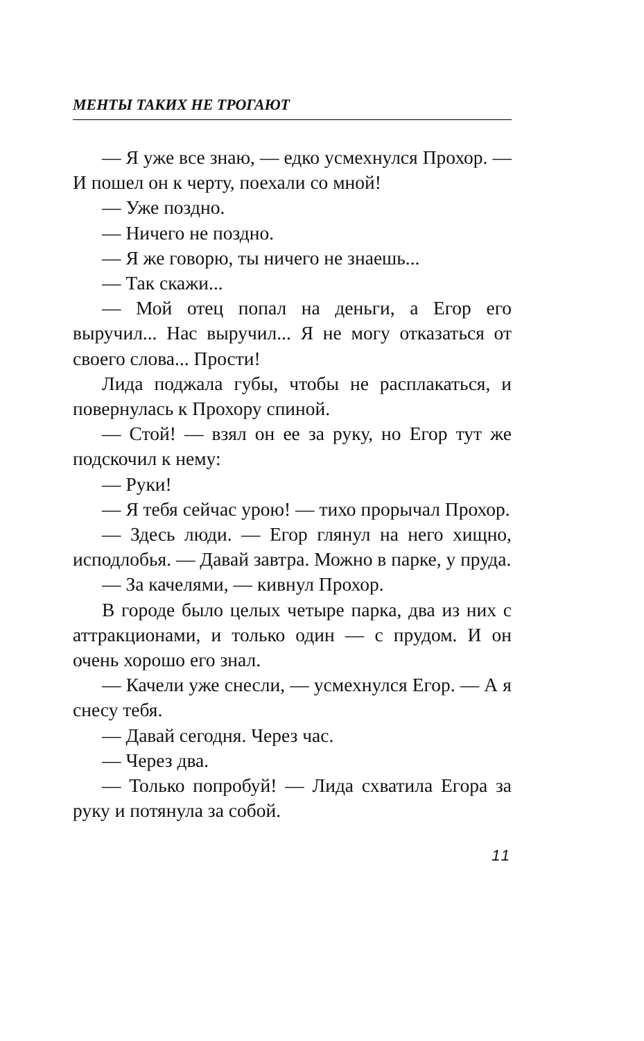МЕНТЫ ТАКИХ НЕ ТРОГАЮТ
— Я уже все знаю, — едко усмехнулся Прохор. — И пошел он к черту, поехали со мной!
— Уже поздно.
— Ничего не поздно.
— Я же говорю, ты ничего не знаешь...
— Так скажи...
— Мой отец попал на деньги, а Егор его выручил... Нас выручил... Я не могу отказаться от своего слова... Прости!
Лида поджала губы, чтобы не расплакаться, и повернулась к Прохору спиной.
— Стой! — взял он ее за руку, но Егор тут же подскочил к нему:
— Руки!
— Я тебя сейчас урою! — тихо прорычал Прохор.
— Здесь люди. — Егор глянул на него хищно, исподлобья. — Давай завтра. Можно в парке, у пруда.
— За качелями, — кивнул Прохор.
В городе было целых четыре парка, два из них с аттракционами, и только один — с прудом. И он очень хорошо его знал.
— Качели уже снесли, — усмехнулся Егор. — А я снесу тебя.
— Давай сегодня. Через час.
— Через два.
— Только попробуй! — Лида схватила Егора за руку и потянула за собой.
11